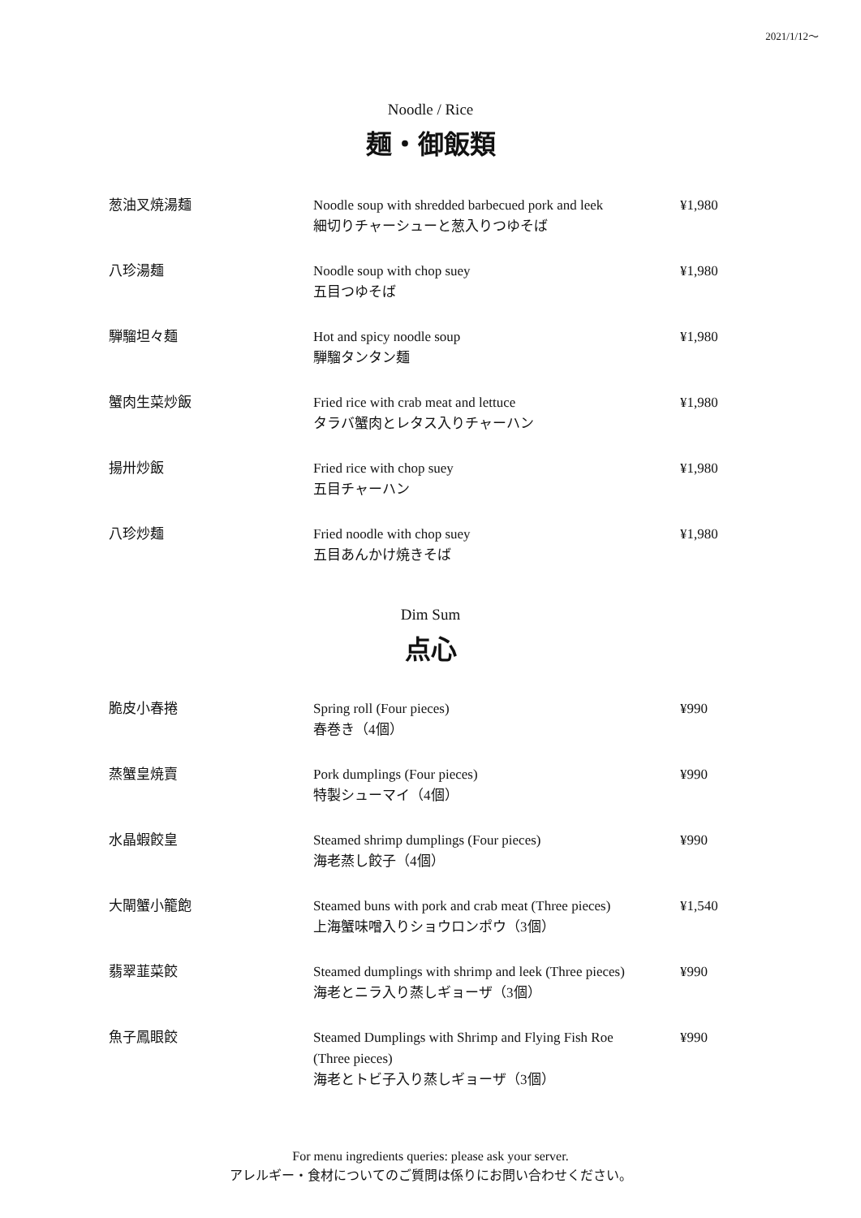2021/1/12～
Noodle / Rice
麺・御飯類
| 葱油叉焼湯麺 | Noodle soup with shredded barbecued pork and leek 細切りチャーシューと葱入りつゆそば | ¥1,980 |
| 八珍湯麺 | Noodle soup with chop suey 五目つゆそば | ¥1,980 |
| 騨騮坦々麺 | Hot and spicy noodle soup 騨騮タンタン麺 | ¥1,980 |
| 蟹肉生菜炒飯 | Fried rice with crab meat and lettuce タラバ蟹肉とレタス入りチャーハン | ¥1,980 |
| 揚卅炒飯 | Fried rice with chop suey 五目チャーハン | ¥1,980 |
| 八珍炒麺 | Fried noodle with chop suey 五目あんかけ焼きそば | ¥1,980 |
Dim Sum
点心
| 脆皮小春捲 | Spring roll (Four pieces) 春巻き（4個） | ¥990 |
| 蒸蟹皇焼賣 | Pork dumplings (Four pieces) 特製シューマイ（4個） | ¥990 |
| 水晶蝦餃皇 | Steamed shrimp dumplings (Four pieces) 海老蒸し餃子（4個） | ¥990 |
| 大閘蟹小籠飽 | Steamed buns with pork and crab meat (Three pieces) 上海蟹味噌入りショウロンポウ（3個） | ¥1,540 |
| 翡翠韮菜餃 | Steamed dumplings with shrimp and leek (Three pieces) 海老とニラ入り蒸しギョーザ（3個） | ¥990 |
| 魚子鳳眼餃 | Steamed Dumplings with Shrimp and Flying Fish Roe (Three pieces) 海老とトビ子入り蒸しギョーザ（3個） | ¥990 |
For menu ingredients queries: please ask your server.
アレルギー・食材についてのご質問は係りにお問い合わせください。